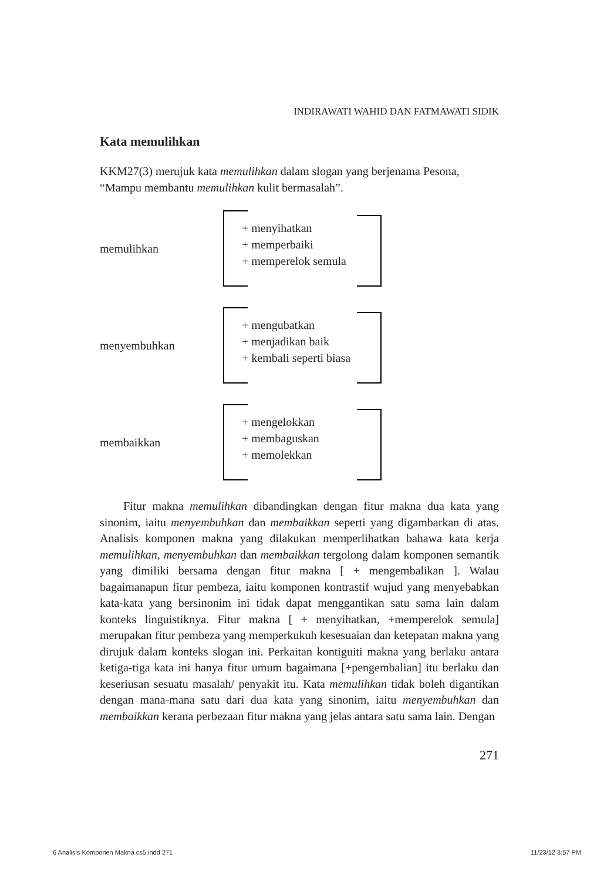INDIRAWATI WAHID DAN FATMAWATI SIDIK
Kata memulihkan
KKM27(3) merujuk kata memulihkan dalam slogan yang berjenama Pesona, “Mampu membantu memulihkan kulit bermasalah”.
memulihkan
+ menyihatkan
+ memperbaiki
+ memperelok semula
menyembuhkan
+ mengubatkan
+ menjadikan baik
+ kembali seperti biasa
membaikkan
+ mengelokkan
+ membaguskan
+ memolekkan
Fitur makna memulihkan dibandingkan dengan fitur makna dua kata yang sinonim, iaitu menyembuhkan dan membaikkan seperti yang digambarkan di atas. Analisis komponen makna yang dilakukan memperlihatkan bahawa kata kerja memulihkan, menyembuhkan dan membaikkan tergolong dalam komponen semantik yang dimiliki bersama dengan fitur makna [ + mengembalikan ]. Walau bagaimanapun fitur pembeza, iaitu komponen kontrastif wujud yang menyebabkan kata-kata yang bersinonim ini tidak dapat menggantikan satu sama lain dalam konteks linguistiknya. Fitur makna [ + menyihatkan, +memperelok semula] merupakan fitur pembeza yang memperkukuh kesesuaian dan ketepatan makna yang dirujuk dalam konteks slogan ini. Perkaitan kontiguiti makna yang berlaku antara ketiga-tiga kata ini hanya fitur umum bagaimana [+pengembalian] itu berlaku dan keseriusan sesuatu masalah/ penyakit itu. Kata memulihkan tidak boleh digantikan dengan mana-mana satu dari dua kata yang sinonim, iaitu menyembuhkan dan membaikkan kerana perbezaan fitur makna yang jelas antara satu sama lain. Dengan
271
6 Analisis Komponen Makna cs5.indd 271 11/23/12 3:57 PM